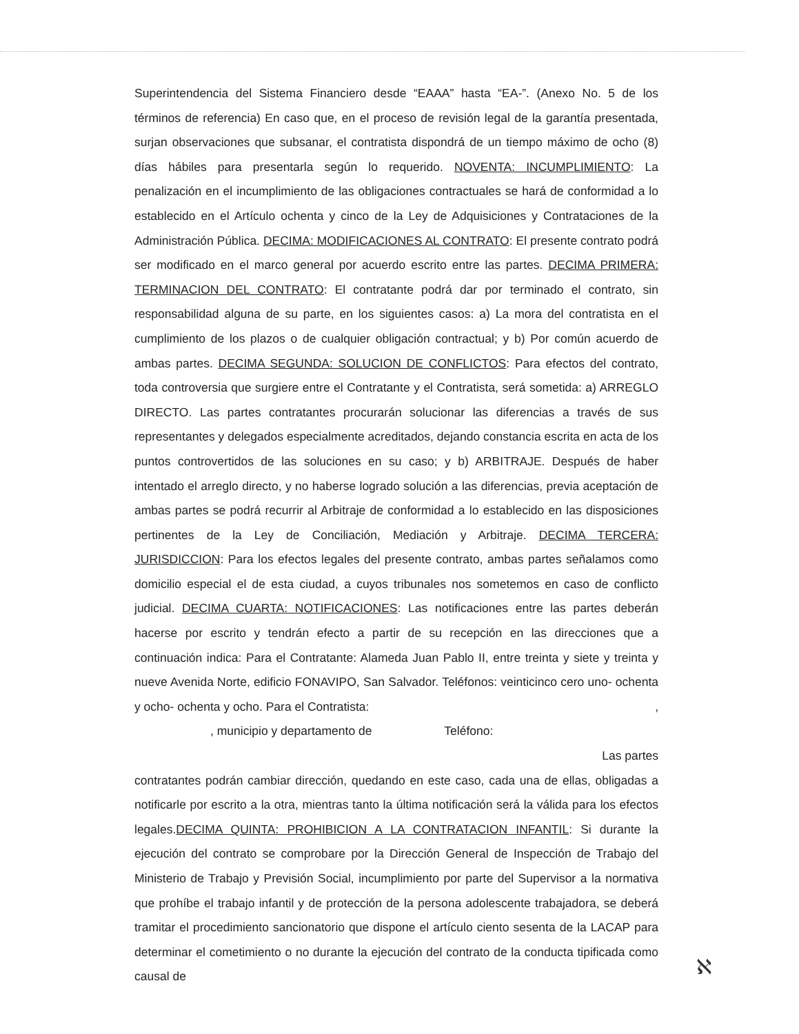Superintendencia del Sistema Financiero desde “EAAA” hasta “EA-”. (Anexo No. 5 de los términos de referencia) En caso que, en el proceso de revisión legal de la garantía presentada, surjan observaciones que subsanar, el contratista dispondrá de un tiempo máximo de ocho (8) días hábiles para presentarla según lo requerido. NOVENTA: INCUMPLIMIENTO: La penalización en el incumplimiento de las obligaciones contractuales se hará de conformidad a lo establecido en el Artículo ochenta y cinco de la Ley de Adquisiciones y Contrataciones de la Administración Pública. DECIMA: MODIFICACIONES AL CONTRATO: El presente contrato podrá ser modificado en el marco general por acuerdo escrito entre las partes. DECIMA PRIMERA: TERMINACION DEL CONTRATO: El contratante podrá dar por terminado el contrato, sin responsabilidad alguna de su parte, en los siguientes casos: a) La mora del contratista en el cumplimiento de los plazos o de cualquier obligación contractual; y b) Por común acuerdo de ambas partes. DECIMA SEGUNDA: SOLUCION DE CONFLICTOS: Para efectos del contrato, toda controversia que surgiere entre el Contratante y el Contratista, será sometida: a) ARREGLO DIRECTO. Las partes contratantes procurarán solucionar las diferencias a través de sus representantes y delegados especialmente acreditados, dejando constancia escrita en acta de los puntos controvertidos de las soluciones en su caso; y b) ARBITRAJE. Después de haber intentado el arreglo directo, y no haberse logrado solución a las diferencias, previa aceptación de ambas partes se podrá recurrir al Arbitraje de conformidad a lo establecido en las disposiciones pertinentes de la Ley de Conciliación, Mediación y Arbitraje. DECIMA TERCERA: JURISDICCION: Para los efectos legales del presente contrato, ambas partes señalamos como domicilio especial el de esta ciudad, a cuyos tribunales nos sometemos en caso de conflicto judicial. DECIMA CUARTA: NOTIFICACIONES: Las notificaciones entre las partes deberán hacerse por escrito y tendrán efecto a partir de su recepción en las direcciones que a continuación indica: Para el Contratante: Alameda Juan Pablo II, entre treinta y siete y treinta y nueve Avenida Norte, edificio FONAVIPO, San Salvador. Teléfonos: veinticinco cero uno- ochenta y ocho- ochenta y ocho. Para el Contratista: ,
, municipio y departamento de Teléfono:
Las partes
contratantes podrán cambiar dirección, quedando en este caso, cada una de ellas, obligadas a notificarle por escrito a la otra, mientras tanto la última notificación será la válida para los efectos legales.DECIMA QUINTA: PROHIBICION A LA CONTRATACION INFANTIL: Si durante la ejecución del contrato se comprobare por la Dirección General de Inspección de Trabajo del Ministerio de Trabajo y Previsión Social, incumplimiento por parte del Supervisor a la normativa que prohíbe el trabajo infantil y de protección de la persona adolescente trabajadora, se deberá tramitar el procedimiento sancionatorio que dispone el artículo ciento sesenta de la LACAP para determinar el cometimiento o no durante la ejecución del contrato de la conducta tipificada como causal de
ℵ